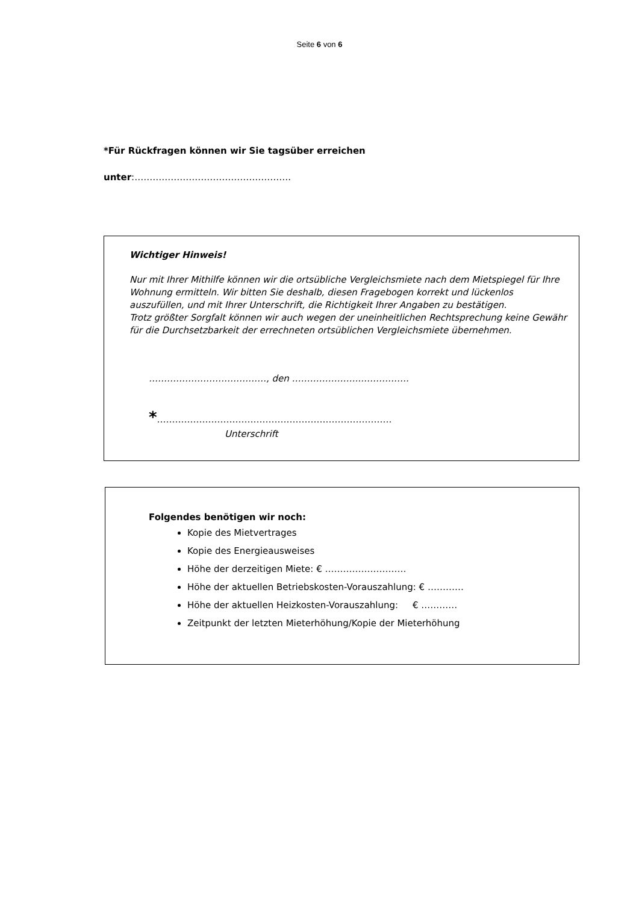Seite 6 von 6
*Für Rückfragen können wir Sie tagsüber erreichen
unter:…………………………………………….
Wichtiger Hinweis!
Nur mit Ihrer Mithilfe können wir die ortsübliche Vergleichsmiete nach dem Mietspiegel für Ihre Wohnung ermitteln. Wir bitten Sie deshalb, diesen Fragebogen korrekt und lückenlos auszufüllen, und mit Ihrer Unterschrift, die Richtigkeit Ihrer Angaben zu bestätigen.
Trotz größter Sorgfalt können wir auch wegen der uneinheitlichen Rechtsprechung keine Gewähr für die Durchsetzbarkeit der errechneten ortsüblichen Vergleichsmiete übernehmen.
…………………………………, den …………………..…………….
*……………………………………………………………………
Unterschrift
Folgendes benötigen wir noch:
Kopie des Mietvertrages
Kopie des Energieausweises
Höhe der derzeitigen Miete: € ………………………
Höhe der aktuellen Betriebskosten-Vorauszahlung: € …………
Höhe der aktuellen Heizkosten-Vorauszahlung: € …………
Zeitpunkt der letzten Mieterhöhung/Kopie der Mieterhöhung